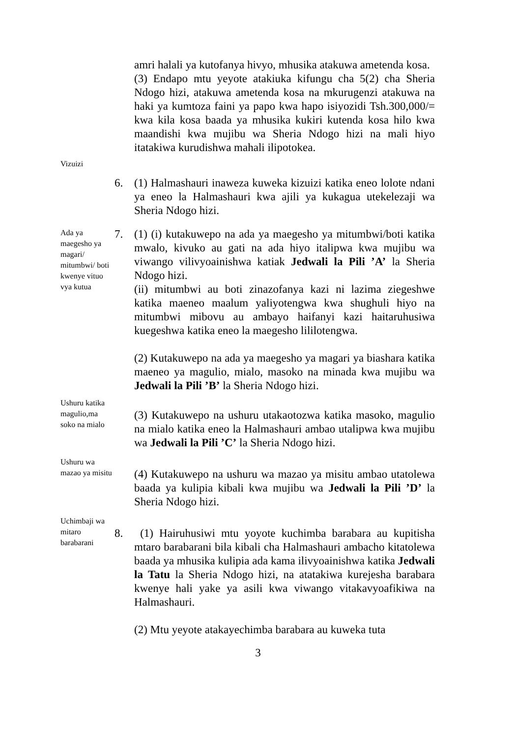amri halali ya kutofanya hivyo, mhusika atakuwa ametenda kosa.
(3) Endapo mtu yeyote atakiuka kifungu cha 5(2) cha Sheria Ndogo hizi, atakuwa ametenda kosa na mkurugenzi atakuwa na haki ya kumtoza faini ya papo kwa hapo isiyozidi Tsh.300,000/= kwa kila kosa baada ya mhusika kukiri kutenda kosa hilo kwa maandishi kwa mujibu wa Sheria Ndogo hizi na mali hiyo itatakiwa kurudishwa mahali ilipotokea.
Vizuizi
6. (1) Halmashauri inaweza kuweka kizuizi katika eneo lolote ndani ya eneo la Halmashauri kwa ajili ya kukagua utekelezaji wa Sheria Ndogo hizi.
Ada ya maegesho ya magari/ mitumbwi/ boti kwenye vituo vya kutua
7. (1) (i) kutakuwepo na ada ya maegesho ya mitumbwi/boti katika mwalo, kivuko au gati na ada hiyo italipwa kwa mujibu wa viwango vilivyoainishwa katiak Jedwali la Pili ’A’ la Sheria Ndogo hizi.
(ii) mitumbwi au boti zinazofanya kazi ni lazima ziegeshwe katika maeneo maalum yaliyotengwa kwa shughuli hiyo na mitumbwi mibovu au ambayo haifanyi kazi haitaruhusiwa kuegeshwa katika eneo la maegesho lililotengwa.
(2) Kutakuwepo na ada ya maegesho ya magari ya biashara katika maeneo ya magulio, mialo, masoko na minada kwa mujibu wa Jedwali la Pili ’B’ la Sheria Ndogo hizi.
Ushuru katika magulio,ma soko na mialo
(3) Kutakuwepo na ushuru utakaotozwa katika masoko, magulio na mialo katika eneo la Halmashauri ambao utalipwa kwa mujibu wa Jedwali la Pili ’C’ la Sheria Ndogo hizi.
Ushuru wa mazao ya misitu
(4) Kutakuwepo na ushuru wa mazao ya misitu ambao utatolewa baada ya kulipia kibali kwa mujibu wa Jedwali la Pili ’D’ la Sheria Ndogo hizi.
Uchimbaji wa mitaro barabarani
8. (1) Hairuhusiwi mtu yoyote kuchimba barabara au kupitisha mtaro barabarani bila kibali cha Halmashauri ambacho kitatolewa baada ya mhusika kulipia ada kama ilivyoainishwa katika Jedwali la Tatu la Sheria Ndogo hizi, na atatakiwa kurejesha barabara kwenye hali yake ya asili kwa viwango vitakavyoafikiwa na Halmashauri.
(2) Mtu yeyote atakayechimba barabara au kuweka tuta
3